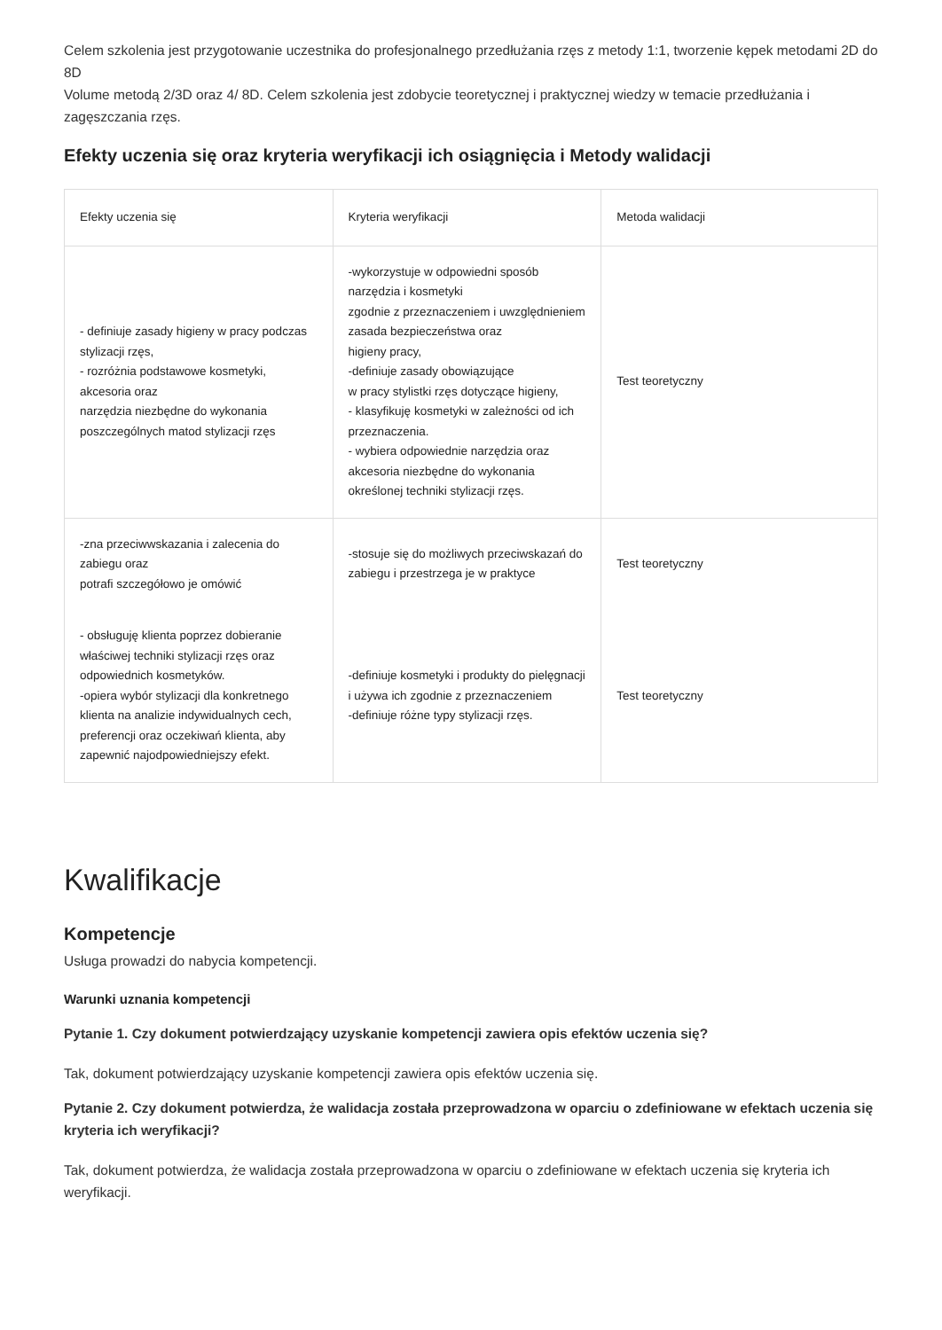Celem szkolenia jest przygotowanie uczestnika do profesjonalnego przedłużania rzęs z metody 1:1, tworzenie kępek metodami 2D do 8D
Volume metodą 2/3D oraz 4/ 8D. Celem szkolenia jest zdobycie teoretycznej i praktycznej wiedzy w temacie przedłużania i zagęszczania rzęs.
Efekty uczenia się oraz kryteria weryfikacji ich osiągnięcia i Metody walidacji
| Efekty uczenia się | Kryteria weryfikacji | Metoda walidacji |
| --- | --- | --- |
| - definiuje zasady higieny w pracy podczas stylizacji rzęs, - rozróżnia podstawowe kosmetyki, akcesoria oraz narzędzia niezbędne do wykonania poszczególnych matod stylizacji rzęs | -wykorzystuje w odpowiedni sposób narzędzia i kosmetyki zgodnie z przeznaczeniem i uwzględnieniem zasada bezpieczeństwa oraz higieny pracy, -definiuje zasady obowiązujące w pracy stylistki rzęs dotyczące higieny, - klasyfikuję kosmetyki w zależności od ich przeznaczenia. - wybiera odpowiednie narzędzia oraz akcesoria niezbędne do wykonania określonej techniki stylizacji rzęs. | Test teoretyczny |
| -zna przeciwwskazania i zalecenia do zabiegu oraz potrafi szczegółowo je omówić | -stosuje się do możliwych przeciwskazań do zabiegu i przestrzega je w praktyce | Test teoretyczny |
| - obsługuję klienta poprzez dobieranie właściwej techniki stylizacji rzęs oraz odpowiednich kosmetyków. -opiera wybór stylizacji dla konkretnego klienta na analizie indywidualnych cech, preferencji oraz oczekiwań klienta, aby zapewnić najodpowiedniejszy efekt. | -definiuje kosmetyki i produkty do pielęgnacji i używa ich zgodnie z przeznaczeniem -definiuje różne typy stylizacji rzęs. | Test teoretyczny |
Kwalifikacje
Kompetencje
Usługa prowadzi do nabycia kompetencji.
Warunki uznania kompetencji
Pytanie 1. Czy dokument potwierdzający uzyskanie kompetencji zawiera opis efektów uczenia się?
Tak, dokument potwierdzający uzyskanie kompetencji zawiera opis efektów uczenia się.
Pytanie 2. Czy dokument potwierdza, że walidacja została przeprowadzona w oparciu o zdefiniowane w efektach uczenia się kryteria ich weryfikacji?
Tak, dokument potwierdza, że walidacja została przeprowadzona w oparciu o zdefiniowane w efektach uczenia się kryteria ich weryfikacji.